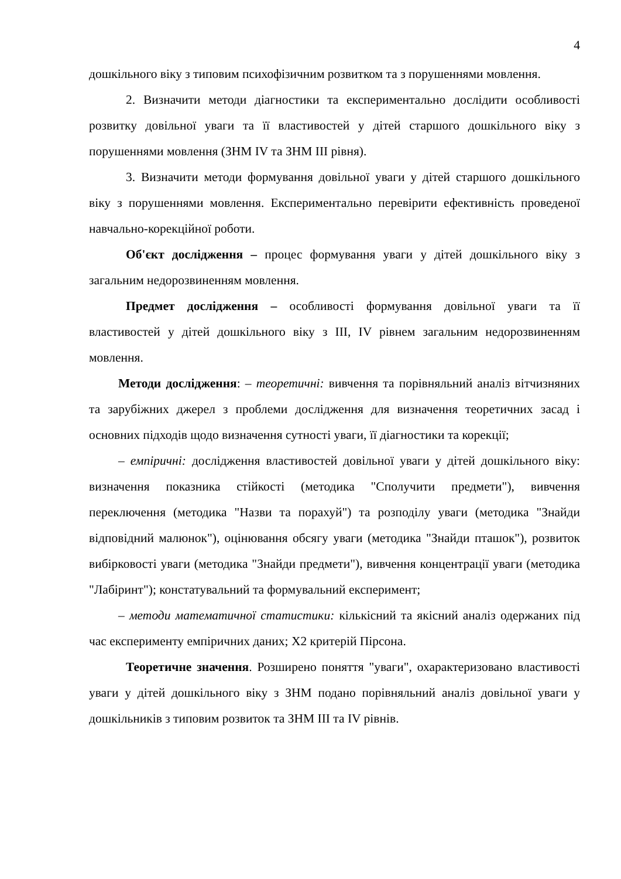4
дошкільного віку з типовим психофізичним розвитком та з порушеннями мовлення.
2. Визначити методи діагностики та експериментально дослідити особливості розвитку довільної уваги та її властивостей у дітей старшого дошкільного віку з порушеннями мовлення (ЗНМ IV та ЗНМ III рівня).
3. Визначити методи формування довільної уваги у дітей старшого дошкільного віку з порушеннями мовлення. Експериментально перевірити ефективність проведеної навчально-корекційної роботи.
Об'єкт дослідження – процес формування уваги у дітей дошкільного віку з загальним недорозвиненням мовлення.
Предмет дослідження – особливості формування довільної уваги та її властивостей у дітей дошкільного віку з III, IV рівнем загальним недорозвиненням мовлення.
Методи дослідження: – теоретичні: вивчення та порівняльний аналіз вітчизняних та зарубіжних джерел з проблеми дослідження для визначення теоретичних засад і основних підходів щодо визначення сутності уваги, її діагностики та корекції;
– емпіричні: дослідження властивостей довільної уваги у дітей дошкільного віку: визначення показника стійкості (методика "Сполучити предмети"), вивчення переключення (методика "Назви та порахуй") та розподілу уваги (методика "Знайди відповідний малюнок"), оцінювання обсягу уваги (методика "Знайди пташок"), розвиток вибірковості уваги (методика "Знайди предмети"), вивчення концентрації уваги (методика "Лабіринт"); констатувальний та формувальний експеримент;
– методи математичної статистики: кількісний та якісний аналіз одержаних під час експерименту емпіричних даних; Х2 критерій Пірсона.
Теоретичне значення. Розширено поняття "уваги", охарактеризовано властивості уваги у дітей дошкільного віку з ЗНМ подано порівняльний аналіз довільної уваги у дошкільників з типовим розвиток та ЗНМ III та IV рівнів.